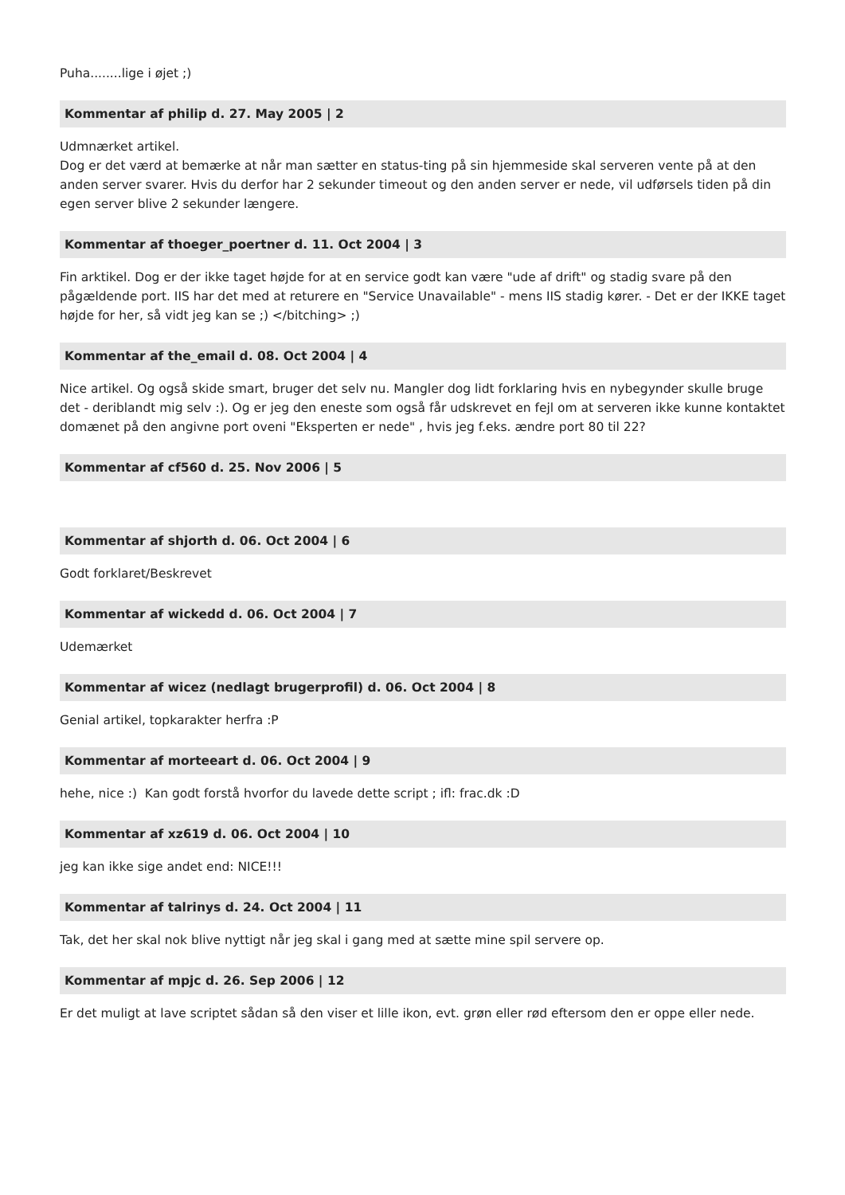Puha........lige i øjet ;)
Kommentar af philip d. 27. May 2005 | 2
Udmnærket artikel.
Dog er det værd at bemærke at når man sætter en status-ting på sin hjemmeside skal serveren vente på at den anden server svarer. Hvis du derfor har 2 sekunder timeout og den anden server er nede, vil udførsels tiden på din egen server blive 2 sekunder længere.
Kommentar af thoeger_poertner d. 11. Oct 2004 | 3
Fin arktikel. Dog er der ikke taget højde for at en service godt kan være "ude af drift" og stadig svare på den pågældende port. IIS har det med at returere en "Service Unavailable" - mens IIS stadig kører. - Det er der IKKE taget højde for her, så vidt jeg kan se ;) </bitching> ;)
Kommentar af the_email d. 08. Oct 2004 | 4
Nice artikel. Og også skide smart, bruger det selv nu. Mangler dog lidt forklaring hvis en nybegynder skulle bruge det - deriblandt mig selv :). Og er jeg den eneste som også får udskrevet en fejl om at serveren ikke kunne kontaktet domænet på den angivne port oveni "Eksperten er nede" , hvis jeg f.eks. ændre port 80 til 22?
Kommentar af cf560 d. 25. Nov 2006 | 5
Kommentar af shjorth d. 06. Oct 2004 | 6
Godt forklaret/Beskrevet
Kommentar af wickedd d. 06. Oct 2004 | 7
Udemærket
Kommentar af wicez (nedlagt brugerprofil) d. 06. Oct 2004 | 8
Genial artikel, topkarakter herfra :P
Kommentar af morteeart d. 06. Oct 2004 | 9
hehe, nice :) Kan godt forstå hvorfor du lavede dette script ; ifl: frac.dk :D
Kommentar af xz619 d. 06. Oct 2004 | 10
jeg kan ikke sige andet end: NICE!!!
Kommentar af talrinys d. 24. Oct 2004 | 11
Tak, det her skal nok blive nyttigt når jeg skal i gang med at sætte mine spil servere op.
Kommentar af mpjc d. 26. Sep 2006 | 12
Er det muligt at lave scriptet sådan så den viser et lille ikon, evt. grøn eller rød eftersom den er oppe eller nede.